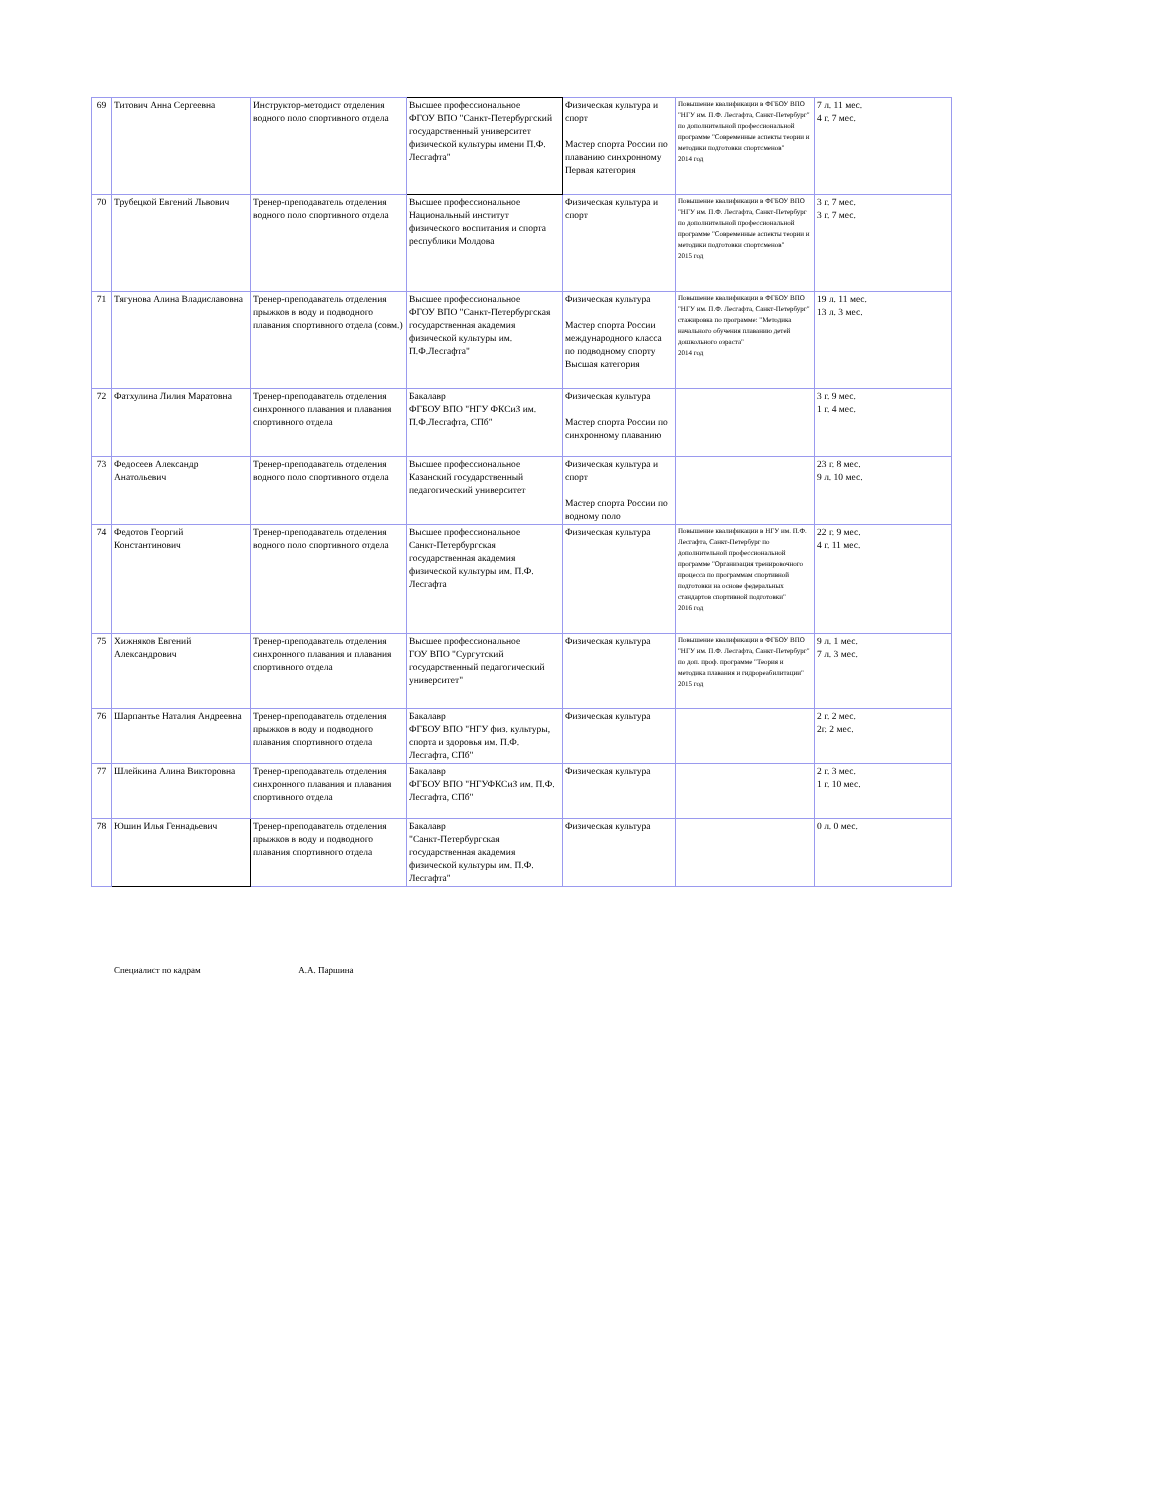| 69 | Титович Анна Сергеевна | Инструктор-методист отделения водного поло спортивного отдела | Высшее профессиональное ФГОУ ВПО "Санкт-Петербургский государственный университет физической культуры имени П.Ф. Лесгафта" | Физическая культура и спорт Мастер спорта России по плаванию синхронному Первая категория | Повышение квалификации в ФГБОУ ВПО "НГУ им. П.Ф. Лесгафта, Санкт-Петербург" по дополнительной профессиональной программе "Современные аспекты теории и методики подготовки спортсменов" 2014 год | 7 л. 11 мес. 4 г. 7 мес. |
| 70 | Трубецкой Евгений Львович | Тренер-преподаватель отделения водного поло спортивного отдела | Высшее профессиональное Национальный институт физического воспитания и спорта республики Молдова | Физическая культура и спорт | Повышение квалификации в ФГБОУ ВПО "НГУ им. П.Ф. Лесгафта, Санкт-Петербург по дополнительной профессиональной программе "Современные аспекты теории и методики подготовки спортсменов" 2015 год | 3 г. 7 мес. 3 г. 7 мес. |
| 71 | Тягунова Алина Владиславовна | Тренер-преподаватель отделения прыжков в воду и подводного плавания спортивного отдела (совм.) | Высшее профессиональное ФГОУ ВПО "Санкт-Петербургская государственная академия физической культуры им. П.Ф.Лесгафта" | Физическая культура Мастер спорта России международного класса по подводному спорту Высшая категория | Повышение квалификации в ФГБОУ ВПО "НГУ им. П.Ф. Лесгафта, Санкт-Петербург" стажировка по программе: "Методика начального обучения плаванию детей дошкольного озраста" 2014 год | 19 л. 11 мес. 13 л. 3 мес. |
| 72 | Фатхулина Лилия Маратовна | Тренер-преподаватель отделения синхронного плавания и плавания спортивного отдела | Бакалавр ФГБОУ ВПО "НГУ ФКСиЗ им. П.Ф.Лесгафта, СПб" | Физическая культура Мастер спорта России по синхронному плаванию | | 3 г. 9 мес. 1 г. 4 мес. |
| 73 | Федосеев Александр Анатольевич | Тренер-преподаватель отделения водного поло спортивного отдела | Высшее профессиональное Казанский государственный педагогический университет | Физическая культура и спорт Мастер спорта России по водному поло | | 23 г. 8 мес. 9 л. 10 мес. |
| 74 | Федотов Георгий Константинович | Тренер-преподаватель отделения водного поло спортивного отдела | Высшее профессиональное Санкт-Петербургская государственная академия физической культуры им. П.Ф. Лесгафта | Физическая культура | Повышение квалификации в НГУ им. П.Ф. Лесгафта, Санкт-Петербург по дополнительной профессиональной программе "Организация тренировочного процесса по программам спортивной подготовки на основе федеральных стандартов спортивной подготовки" 2016 год | 22 г. 9 мес. 4 г. 11 мес. |
| 75 | Хижняков Евгений Александрович | Тренер-преподаватель отделения синхронного плавания и плавания спортивного отдела | Высшее профессиональное ГОУ ВПО "Сургутский государственный педагогический университет" | Физическая культура | Повышение квалификации в ФГБОУ ВПО "НГУ им. П.Ф. Лесгафта, Санкт-Петербург" по доп. проф. программе "Теория и методика плавания и гидрореабилитации" 2015 год | 9 л. 1 мес. 7 л. 3 мес. |
| 76 | Шарпантье Наталия Андреевна | Тренер-преподаватель отделения прыжков в воду и подводного плавания спортивного отдела | Бакалавр ФГБОУ ВПО "НГУ физ. культуры, спорта и здоровья им. П.Ф. Лесгафта, СПб" | Физическая культура | | 2 г. 2 мес. 2г. 2 мес. |
| 77 | Шлейкина Алина Викторовна | Тренер-преподаватель отделения синхронного плавания и плавания спортивного отдела | Бакалавр ФГБОУ ВПО "НГУФКСиЗ им. П.Ф. Лесгафта, СПб" | Физическая культура | | 2 г. 3 мес. 1 г. 10 мес. |
| 78 | Юшин Илья Геннадьевич | Тренер-преподаватель отделения прыжков в воду и подводного плавания спортивного отдела | Бакалавр "Санкт-Петербургская государственная академия физической культуры им. П.Ф. Лесгафта" | Физическая культура | | 0 л. 0 мес. |
Специалист по кадрам А.А. Паршина